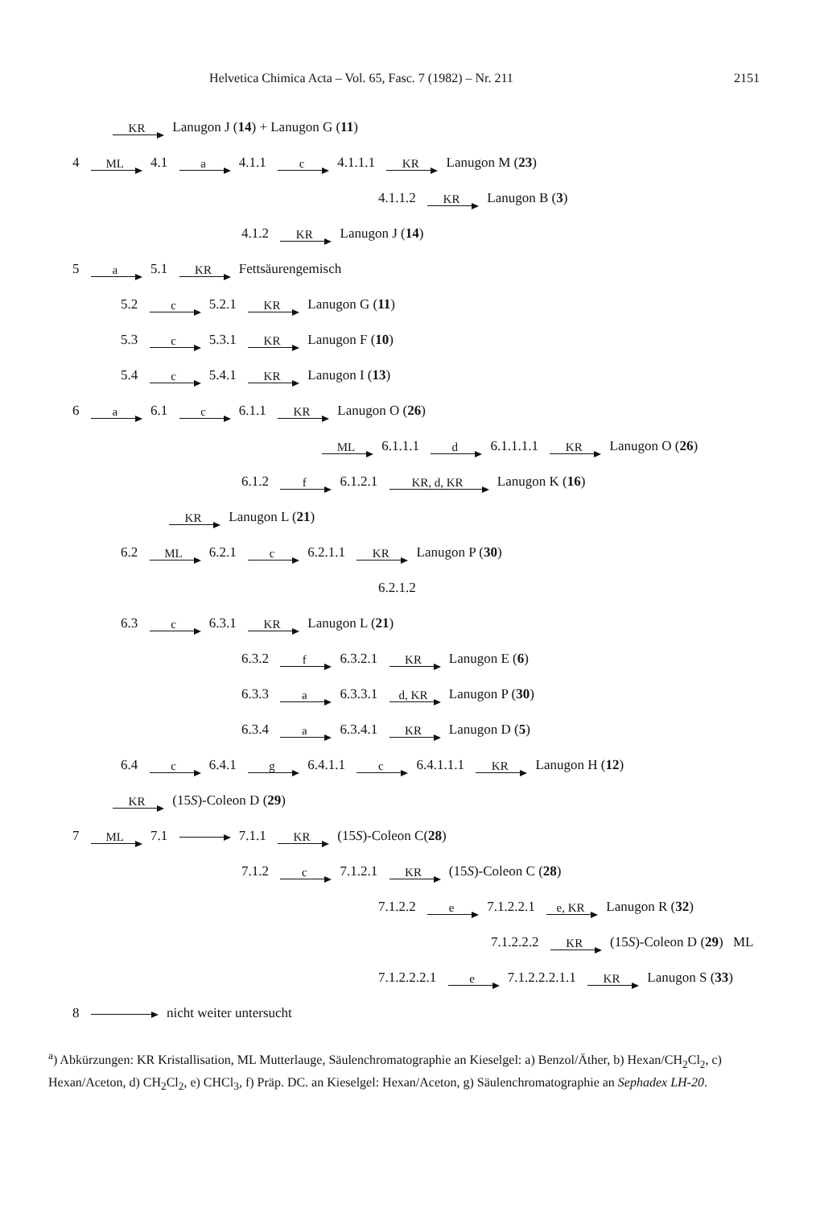Helvetica Chimica Acta – Vol. 65, Fasc. 7 (1982) – Nr. 211 2151
KR Lanugon J (14) + Lanugon G (11)
4 ML 4.1 a 4.1.1 c 4.1.1.1 KR Lanugon M (23)
4.1.1.2 KR Lanugon B (3)
4.1.2 KR Lanugon J (14)
5 a 5.1 KR Fettsäurengemisch
5.2 c 5.2.1 KR Lanugon G (11)
5.3 c 5.3.1 KR Lanugon F (10)
5.4 c 5.4.1 KR Lanugon I (13)
6 a 6.1 c 6.1.1 KR Lanugon O (26)
ML 6.1.1.1 d 6.1.1.1.1 KR Lanugon O (26)
6.1.2 f 6.1.2.1 KR, d, KR Lanugon K (16)
KR Lanugon L (21)
6.2 ML 6.2.1 c 6.2.1.1 KR Lanugon P (30)
6.2.1.2
6.3 c 6.3.1 KR Lanugon L (21)
6.3.2 f 6.3.2.1 KR Lanugon E (6)
6.3.3 a 6.3.3.1 d, KR Lanugon P (30)
6.3.4 a 6.3.4.1 KR Lanugon D (5)
6.4 c 6.4.1 g 6.4.1.1 c 6.4.1.1.1 KR Lanugon H (12)
KR (15S)-Coleon D (29)
7 ML 7.1 7.1.1 KR (15S)-Coleon C(28)
7.1.2 c 7.1.2.1 KR (15S)-Coleon C (28)
7.1.2.2 e 7.1.2.2.1 e, KR Lanugon R (32)
7.1.2.2.2 KR (15S)-Coleon D (29) ML
7.1.2.2.2.1 e 7.1.2.2.2.1.1 KR Lanugon S (33)
8 nicht weiter untersucht
<sup>a</sup>) Abkürzungen: KR Kristallisation, ML Mutterlauge, Säulenchromatographie an Kieselgel: a) Benzol/Äther, b) Hexan/CH<sub>2</sub>Cl<sub>2</sub>, c) Hexan/Aceton, d) CH<sub>2</sub>Cl<sub>2</sub>, e) CHCl<sub>3</sub>, f) Präp. DC. an Kieselgel: Hexan/Aceton, g) Säulenchromatographie an Sephadex LH-20.